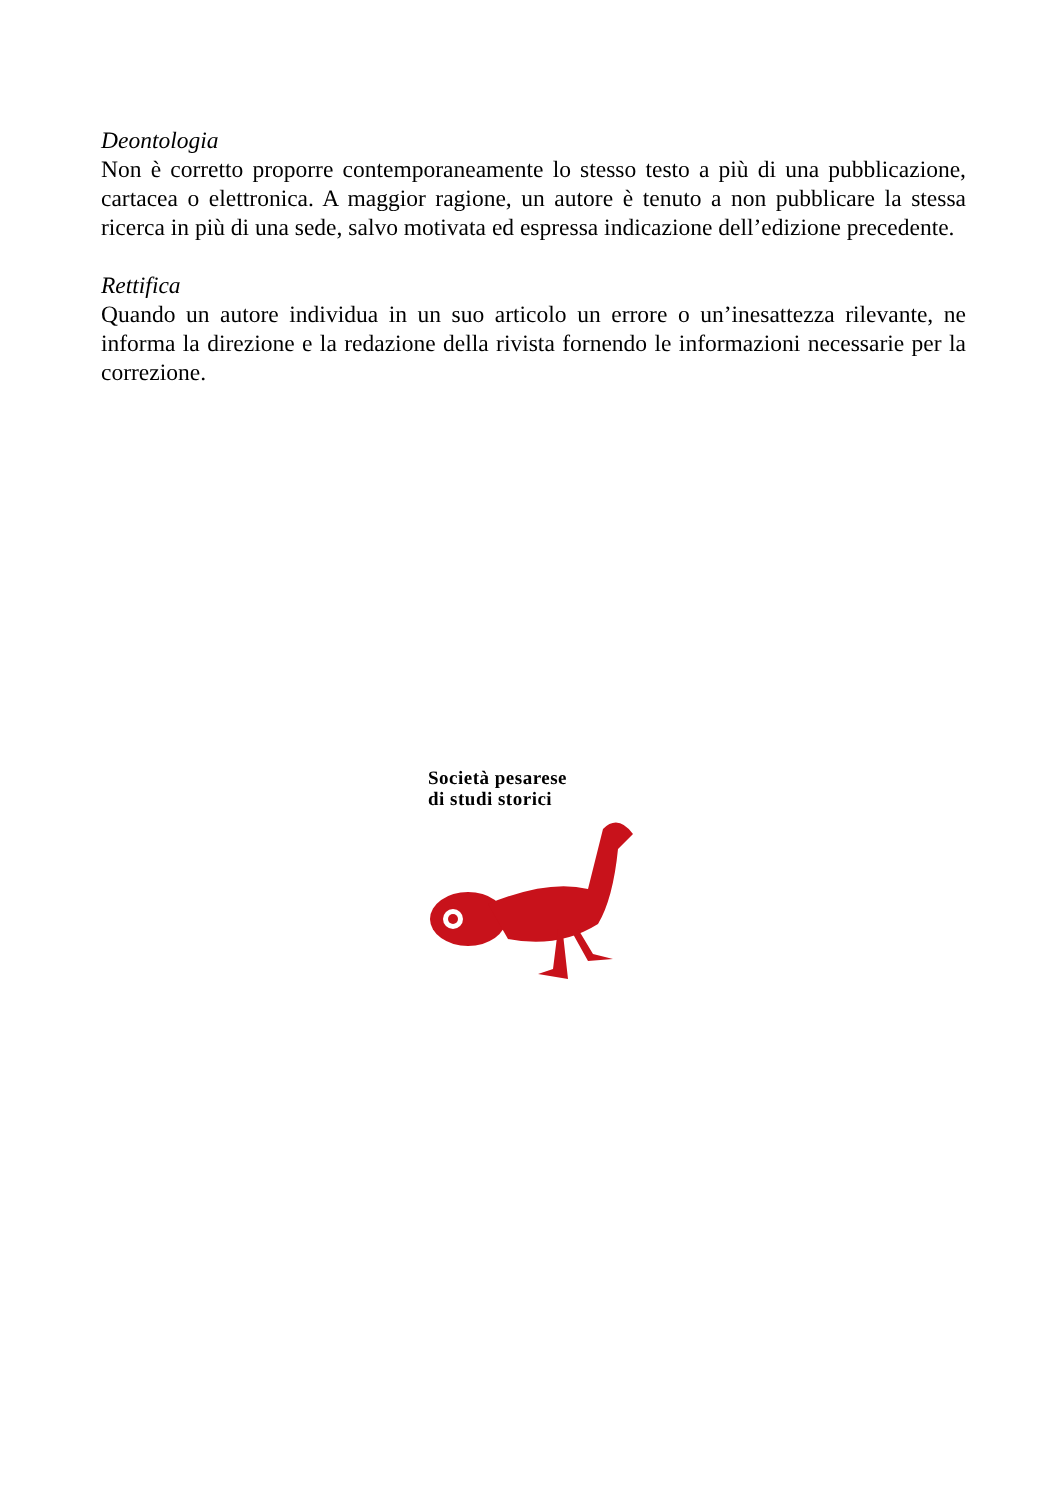Deontologia
Non è corretto proporre contemporaneamente lo stesso testo a più di una pubblicazione, cartacea o elettronica. A maggior ragione, un autore è tenuto a non pubblicare la stessa ricerca in più di una sede, salvo motivata ed espressa indicazione dell’edizione precedente.
Rettifica
Quando un autore individua in un suo articolo un errore o un’inesattezza rilevante, ne informa la direzione e la redazione della rivista fornendo le informazioni necessarie per la correzione.
Società pesarese
di studi storici